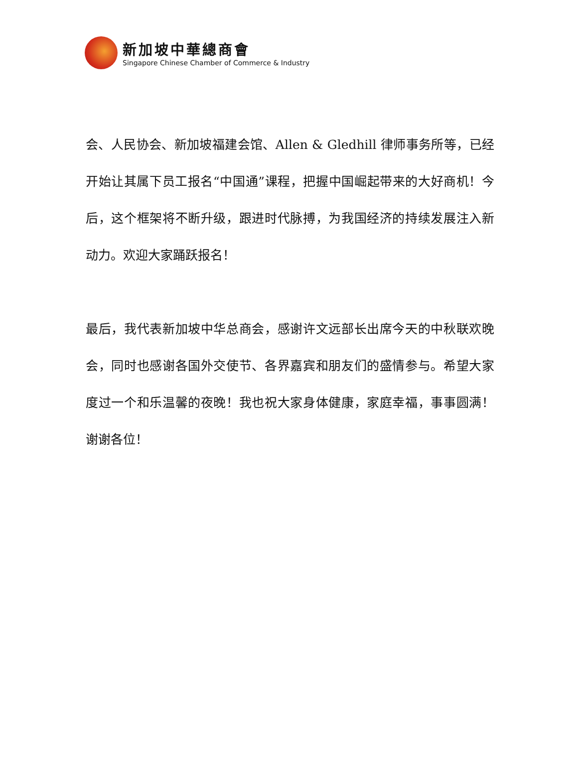新加坡中華總商會
Singapore Chinese Chamber of Commerce & Industry
会、人民协会、新加坡福建会馆、Allen & Gledhill 律师事务所等，已经开始让其属下员工报名“中国通”课程，把握中国崛起带来的大好商机！今后，这个框架将不断升级，跟进时代脉搏，为我国经济的持续发展注入新动力。欢迎大家踊跃报名！
最后，我代表新加坡中华总商会，感谢许文远部长出席今天的中秋联欢晚会，同时也感谢各国外交使节、各界嘉宾和朋友们的盛情参与。希望大家度过一个和乐温馨的夜晚！我也祝大家身体健康，家庭幸福，事事圆满！谢谢各位！